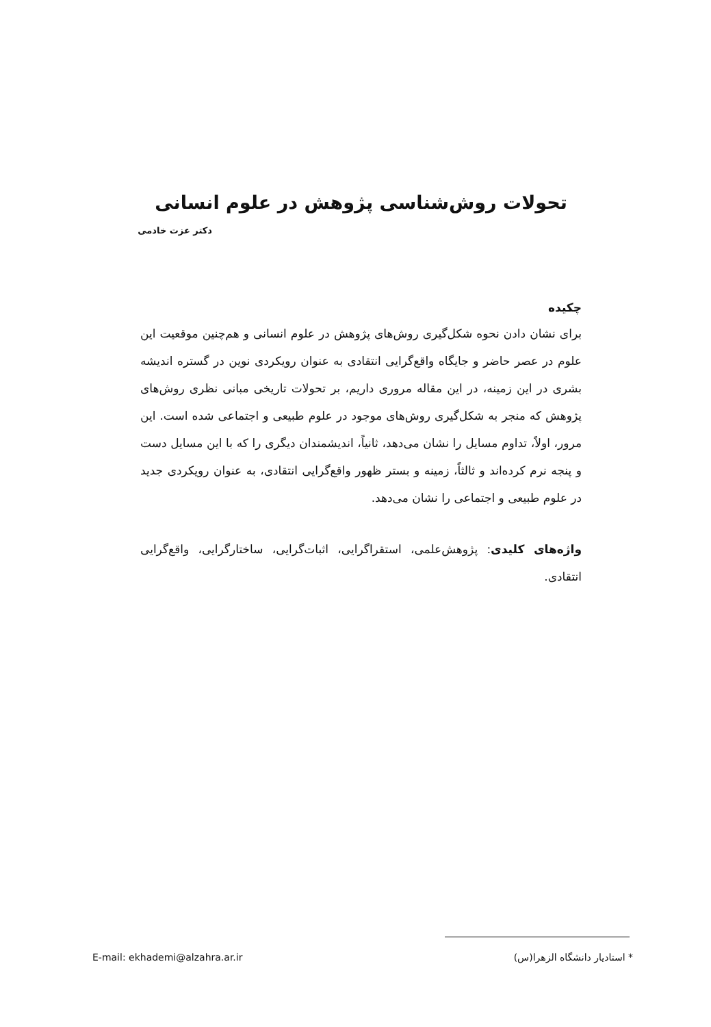تحولات روش‌شناسی پژوهش در علوم انسانی
دکتر عزت خادمی
چکیده
برای نشان دادن نحوه شکل‌گیری روش‌های پژوهش در علوم انسانی و هم‌چنین موقعیت این علوم در عصر حاضر و جایگاه واقع‌گرایی انتقادی به عنوان رویکردی نوین در گستره اندیشه بشری در این زمینه، در این مقاله مروری داریم، بر تحولات تاریخی مبانی نظری روش‌های پژوهش که منجر به شکل‌گیری روش‌های موجود در علوم طبیعی و اجتماعی شده است. این مرور، اولاً، تداوم مسایل را نشان می‌دهد، ثانیاً، اندیشمندان دیگری را که با این مسایل دست و پنجه نرم کرده‌اند و ثالثاً، زمینه و بستر ظهور واقع‌گرایی انتقادی، به عنوان رویکردی جدید در علوم طبیعی و اجتماعی را نشان می‌دهد.
واژه‌های کلیدی: پژوهش‌علمی، استقراگرایی، اثبات‌گرایی، ساختارگرایی، واقع‌گرایی انتقادی.
E-mail: ekhademi@alzahra.ar.ir * استادیار دانشگاه الزهرا(س)